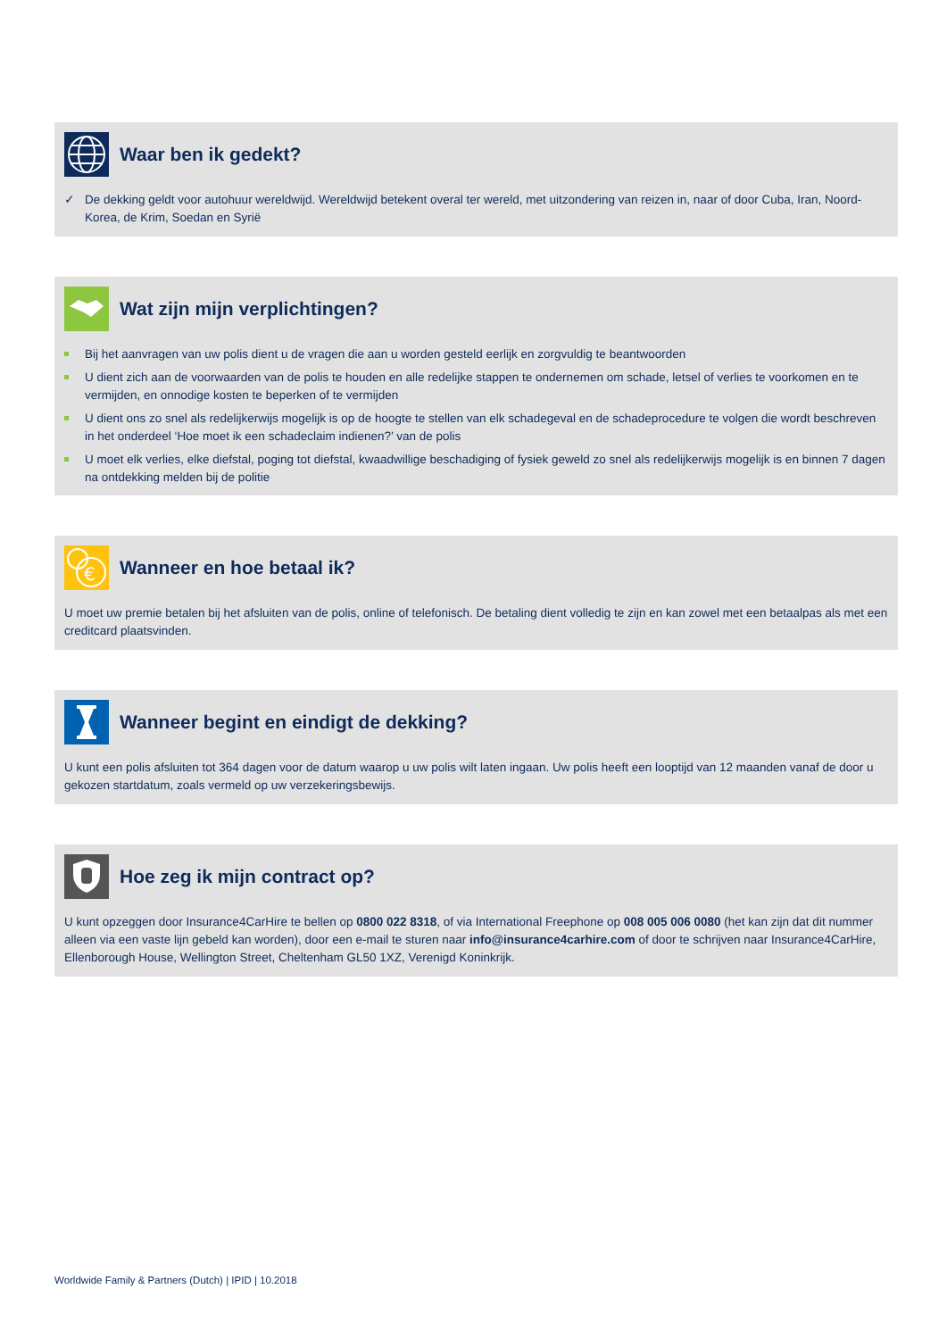Waar ben ik gedekt?
✓ De dekking geldt voor autohuur wereldwijd. Wereldwijd betekent overal ter wereld, met uitzondering van reizen in, naar of door Cuba, Iran, Noord-Korea, de Krim, Soedan en Syrië
Wat zijn mijn verplichtingen?
Bij het aanvragen van uw polis dient u de vragen die aan u worden gesteld eerlijk en zorgvuldig te beantwoorden
U dient zich aan de voorwaarden van de polis te houden en alle redelijke stappen te ondernemen om schade, letsel of verlies te voorkomen en te vermijden, en onnodige kosten te beperken of te vermijden
U dient ons zo snel als redelijkerwijs mogelijk is op de hoogte te stellen van elk schadegeval en de schadeprocedure te volgen die wordt beschreven in het onderdeel ‘Hoe moet ik een schadeclaim indienen?’ van de polis
U moet elk verlies, elke diefstal, poging tot diefstal, kwaadwillige beschadiging of fysiek geweld zo snel als redelijkerwijs mogelijk is en binnen 7 dagen na ontdekking melden bij de politie
€
Wanneer en hoe betaal ik?
U moet uw premie betalen bij het afsluiten van de polis, online of telefonisch. De betaling dient volledig te zijn en kan zowel met een betaalpas als met een creditcard plaatsvinden.
Wanneer begint en eindigt de dekking?
U kunt een polis afsluiten tot 364 dagen voor de datum waarop u uw polis wilt laten ingaan. Uw polis heeft een looptijd van 12 maanden vanaf de door u gekozen startdatum, zoals vermeld op uw verzekeringsbewijs.
Hoe zeg ik mijn contract op?
U kunt opzeggen door Insurance4CarHire te bellen op 0800 022 8318, of via International Freephone op 008 005 006 0080 (het kan zijn dat dit nummer alleen via een vaste lijn gebeld kan worden), door een e-mail te sturen naar info@insurance4carhire.com of door te schrijven naar Insurance4CarHire, Ellenborough House, Wellington Street, Cheltenham GL50 1XZ, Verenigd Koninkrijk.
Worldwide Family & Partners (Dutch) | IPID | 10.2018